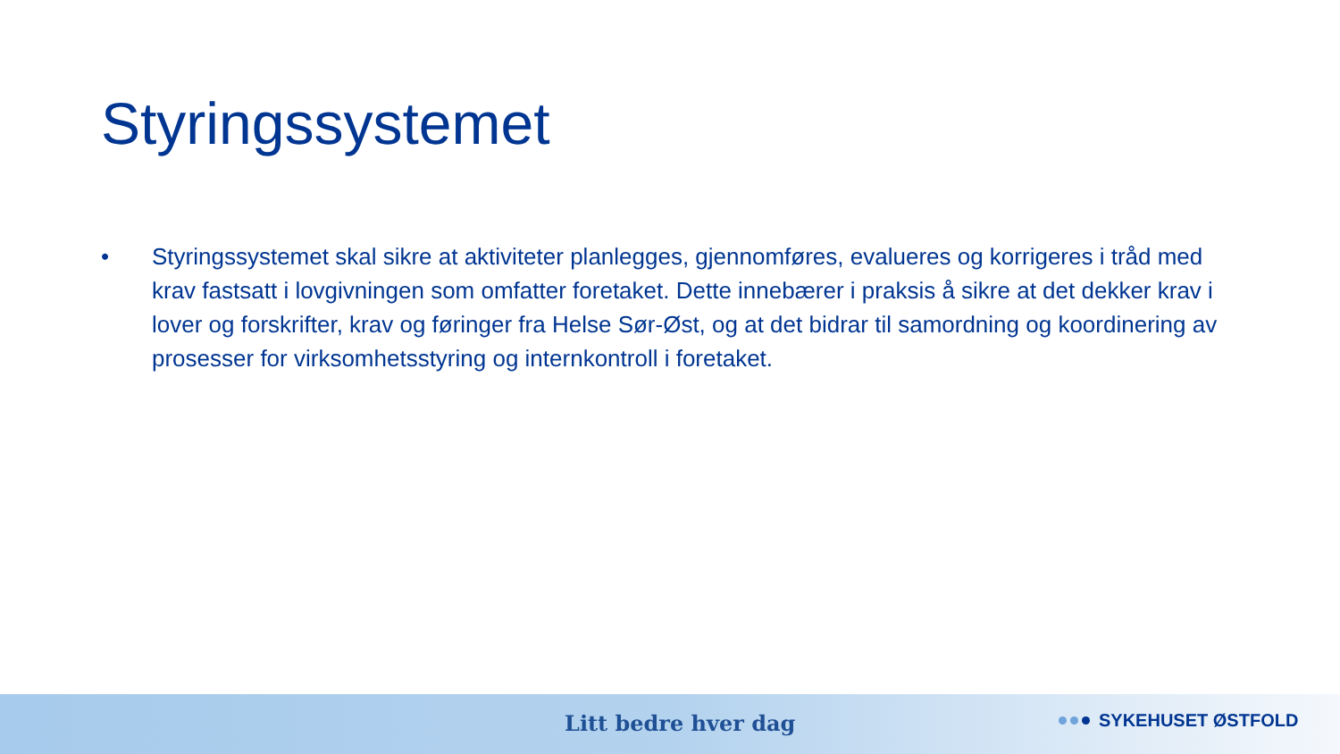Styringssystemet
• Styringssystemet skal sikre at aktiviteter planlegges, gjennomføres, evalueres og korrigeres i tråd med krav fastsatt i lovgivningen som omfatter foretaket. Dette innebærer i praksis å sikre at det dekker krav i lover og forskrifter, krav og føringer fra Helse Sør-Øst, og at det bidrar til samordning og koordinering av prosesser for virksomhetsstyring og internkontroll i foretaket.
Litt bedre hver dag SYKEHUSET ØSTFOLD